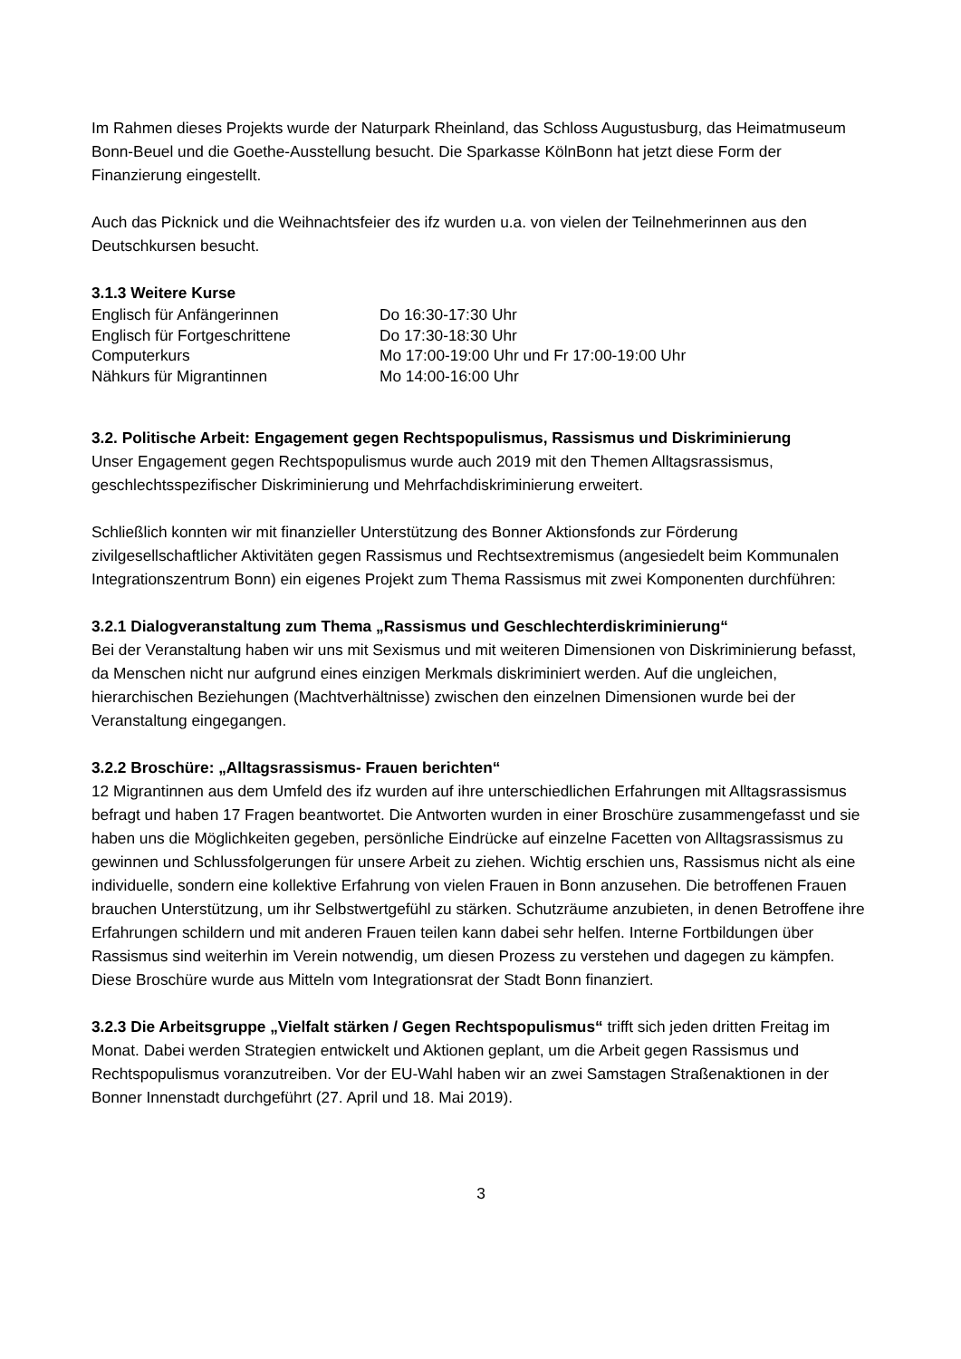Im Rahmen dieses Projekts wurde der Naturpark Rheinland, das Schloss Augustusburg, das Heimatmuseum Bonn-Beuel und die Goethe-Ausstellung besucht. Die Sparkasse KölnBonn hat jetzt diese Form der Finanzierung eingestellt.
Auch das Picknick und die Weihnachtsfeier des ifz wurden u.a. von vielen der Teilnehmerinnen aus den Deutschkursen besucht.
3.1.3 Weitere Kurse
| Englisch für Anfängerinnen | Do 16:30-17:30 Uhr |
| Englisch für Fortgeschrittene | Do 17:30-18:30 Uhr |
| Computerkurs | Mo 17:00-19:00 Uhr und Fr 17:00-19:00 Uhr |
| Nähkurs für Migrantinnen | Mo 14:00-16:00 Uhr |
3.2. Politische Arbeit: Engagement gegen Rechtspopulismus, Rassismus und Diskriminierung
Unser Engagement gegen Rechtspopulismus wurde auch 2019 mit den Themen Alltagsrassismus, geschlechtsspezifischer Diskriminierung und Mehrfachdiskriminierung erweitert.
Schließlich konnten wir mit finanzieller Unterstützung des Bonner Aktionsfonds zur Förderung zivilgesellschaftlicher Aktivitäten gegen Rassismus und Rechtsextremismus (angesiedelt beim Kommunalen Integrationszentrum Bonn) ein eigenes Projekt zum Thema Rassismus mit zwei Komponenten durchführen:
3.2.1 Dialogveranstaltung zum Thema „Rassismus und Geschlechterdiskriminierung“
Bei der Veranstaltung haben wir uns mit Sexismus und mit weiteren Dimensionen von Diskriminierung befasst, da Menschen nicht nur aufgrund eines einzigen Merkmals diskriminiert werden. Auf die ungleichen, hierarchischen Beziehungen (Machtverhältnisse) zwischen den einzelnen Dimensionen wurde bei der Veranstaltung eingegangen.
3.2.2 Broschüre: „Alltagsrassismus- Frauen berichten“
12 Migrantinnen aus dem Umfeld des ifz wurden auf ihre unterschiedlichen Erfahrungen mit Alltagsrassismus befragt und haben 17 Fragen beantwortet. Die Antworten wurden in einer Broschüre zusammengefasst und sie haben uns die Möglichkeiten gegeben, persönliche Eindrücke auf einzelne Facetten von Alltagsrassismus zu gewinnen und Schlussfolgerungen für unsere Arbeit zu ziehen. Wichtig erschien uns, Rassismus nicht als eine individuelle, sondern eine kollektive Erfahrung von vielen Frauen in Bonn anzusehen. Die betroffenen Frauen brauchen Unterstützung, um ihr Selbstwertgefühl zu stärken. Schutzräume anzubieten, in denen Betroffene ihre Erfahrungen schildern und mit anderen Frauen teilen kann dabei sehr helfen. Interne Fortbildungen über Rassismus sind weiterhin im Verein notwendig, um diesen Prozess zu verstehen und dagegen zu kämpfen. Diese Broschüre wurde aus Mitteln vom Integrationsrat der Stadt Bonn finanziert.
3.2.3 Die Arbeitsgruppe „Vielfalt stärken / Gegen Rechtspopulismus“ trifft sich jeden dritten Freitag im Monat. Dabei werden Strategien entwickelt und Aktionen geplant, um die Arbeit gegen Rassismus und Rechtspopulismus voranzutreiben. Vor der EU-Wahl haben wir an zwei Samstagen Straßenaktionen in der Bonner Innenstadt durchgeführt (27. April und 18. Mai 2019).
3